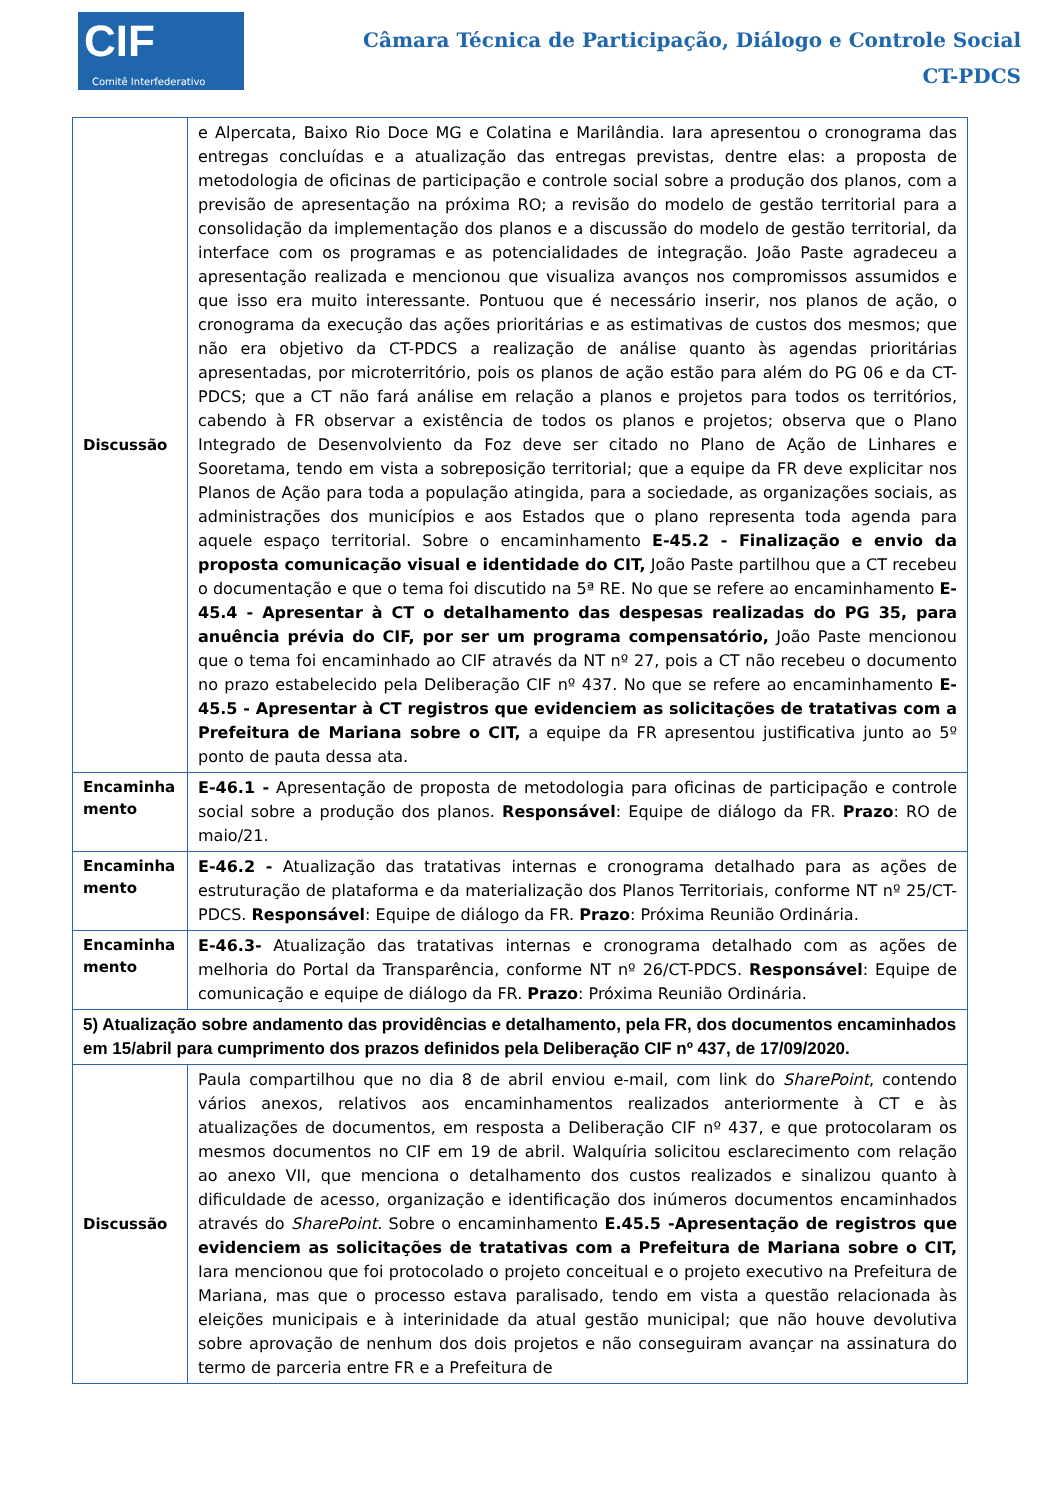CIF
Comitê Interfederativo
Câmara Técnica de Participação, Diálogo e Controle Social
CT-PDCS
| Discussão | e Alpercata, Baixo Rio Doce MG e Colatina e Marilândia. Iara apresentou o cronograma das entregas concluídas e a atualização das entregas previstas, dentre elas: a proposta de metodologia de oficinas de participação e controle social sobre a produção dos planos, com a previsão de apresentação na próxima RO; a revisão do modelo de gestão territorial para a consolidação da implementação dos planos e a discussão do modelo de gestão territorial, da interface com os programas e as potencialidades de integração. João Paste agradeceu a apresentação realizada e mencionou que visualiza avanços nos compromissos assumidos e que isso era muito interessante. Pontuou que é necessário inserir, nos planos de ação, o cronograma da execução das ações prioritárias e as estimativas de custos dos mesmos; que não era objetivo da CT-PDCS a realização de análise quanto às agendas prioritárias apresentadas, por microterritório, pois os planos de ação estão para além do PG 06 e da CT-PDCS; que a CT não fará análise em relação a planos e projetos para todos os territórios, cabendo à FR observar a existência de todos os planos e projetos; observa que o Plano Integrado de Desenvolviento da Foz deve ser citado no Plano de Ação de Linhares e Sooretama, tendo em vista a sobreposição territorial; que a equipe da FR deve explicitar nos Planos de Ação para toda a população atingida, para a sociedade, as organizações sociais, as administrações dos municípios e aos Estados que o plano representa toda agenda para aquele espaço territorial. Sobre o encaminhamento E-45.2 - Finalização e envio da proposta comunicação visual e identidade do CIT, João Paste partilhou que a CT recebeu o documentação e que o tema foi discutido na 5ª RE. No que se refere ao encaminhamento E-45.4 - Apresentar à CT o detalhamento das despesas realizadas do PG 35, para anuência prévia do CIF, por ser um programa compensatório, João Paste mencionou que o tema foi encaminhado ao CIF através da NT nº 27, pois a CT não recebeu o documento no prazo estabelecido pela Deliberação CIF nº 437. No que se refere ao encaminhamento E-45.5 - Apresentar à CT registros que evidenciem as solicitações de tratativas com a Prefeitura de Mariana sobre o CIT, a equipe da FR apresentou justificativa junto ao 5º ponto de pauta dessa ata. |
| Encaminha mento | E-46.1 - Apresentação de proposta de metodologia para oficinas de participação e controle social sobre a produção dos planos. Responsável : Equipe de diálogo da FR. Prazo : RO de maio/21. |
| Encaminha mento | E-46.2 - Atualização das tratativas internas e cronograma detalhado para as ações de estruturação de plataforma e da materialização dos Planos Territoriais, conforme NT nº 25/CT-PDCS. Responsável : Equipe de diálogo da FR. Prazo : Próxima Reunião Ordinária. |
| Encaminha mento | E-46.3- Atualização das tratativas internas e cronograma detalhado com as ações de melhoria do Portal da Transparência, conforme NT nº 26/CT-PDCS. Responsável : Equipe de comunicação e equipe de diálogo da FR. Prazo : Próxima Reunião Ordinária. |
| 5) Atualização sobre andamento das providências e detalhamento, pela FR, dos documentos encaminhados em 15/abril para cumprimento dos prazos definidos pela Deliberação CIF nº 437, de 17/09/2020. | |
| Discussão | Paula compartilhou que no dia 8 de abril enviou e-mail, com link do SharePoint , contendo vários anexos, relativos aos encaminhamentos realizados anteriormente à CT e às atualizações de documentos, em resposta a Deliberação CIF nº 437, e que protocolaram os mesmos documentos no CIF em 19 de abril. Walquíria solicitou esclarecimento com relação ao anexo VII, que menciona o detalhamento dos custos realizados e sinalizou quanto à dificuldade de acesso, organização e identificação dos inúmeros documentos encaminhados através do SharePoint. Sobre o encaminhamento E.45.5 -Apresentação de registros que evidenciem as solicitações de tratativas com a Prefeitura de Mariana sobre o CIT, Iara mencionou que foi protocolado o projeto conceitual e o projeto executivo na Prefeitura de Mariana, mas que o processo estava paralisado, tendo em vista a questão relacionada às eleições municipais e à interinidade da atual gestão municipal; que não houve devolutiva sobre aprovação de nenhum dos dois projetos e não conseguiram avançar na assinatura do termo de parceria entre FR e a Prefeitura de |